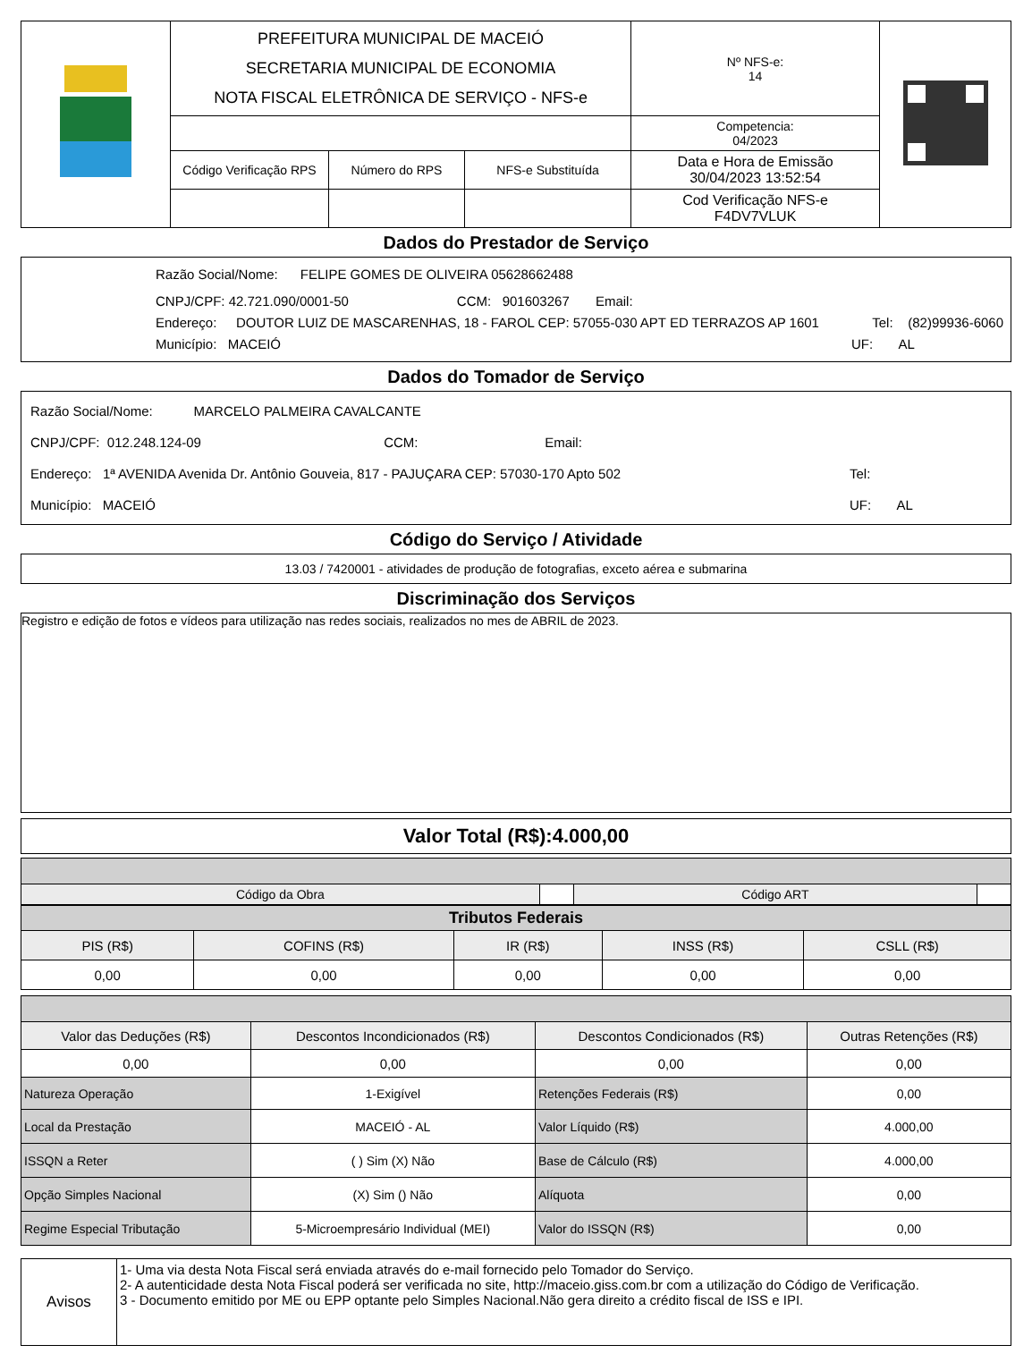| | PREFEITURA MUNICIPAL DE MACEIÓ SECRETARIA MUNICIPAL DE ECONOMIA NOTA FISCAL ELETRÔNICA DE SERVIÇO - NFS-e | | | Nº NFS-e: 14 | |
| | | | | Competencia: 04/2023 | |
| | Código Verificação RPS | Número do RPS | NFS-e Substituída | Data e Hora de Emissão 30/04/2023 13:52:54 | |
| | | | | Cod Verificação NFS-e F4DV7VLUK | |
Dados do Prestador de Serviço
Razão Social/Nome: FELIPE GOMES DE OLIVEIRA 05628662488
CNPJ/CPF: 42.721.090/0001-50 CCM: 901603267 Email:
Endereço: DOUTOR LUIZ DE MASCARENHAS, 18 - FAROL CEP: 57055-030 APT ED TERRAZOS AP 1601 Tel: (82)99936-6060
Município: MACEIÓ UF: AL
Dados do Tomador de Serviço
Razão Social/Nome: MARCELO PALMEIRA CAVALCANTE
CNPJ/CPF: 012.248.124-09 CCM: Email:
Endereço: 1ª AVENIDA Avenida Dr. Antônio Gouveia, 817 - PAJUÇARA CEP: 57030-170 Apto 502 Tel:
Município: MACEIÓ UF: AL
Código do Serviço / Atividade
13.03 / 7420001 - atividades de produção de fotografias, exceto aérea e submarina
Discriminação dos Serviços
Registro e edição de fotos e vídeos para utilização nas redes sociais, realizados no mes de ABRIL de 2023.
Valor Total (R$):4.000,00
| Código da Obra | | Código ART | |
| Tributos Federais | | | | |
| --- | --- | --- | --- | --- |
| PIS (R$) | COFINS (R$) | IR (R$) | INSS (R$) | CSLL (R$) |
| 0,00 | 0,00 | 0,00 | 0,00 | 0,00 |
| Valor das Deduções (R$) | Descontos Incondicionados (R$) | Descontos Condicionados (R$) | Outras Retenções (R$) |
| 0,00 | 0,00 | 0,00 | 0,00 |
| Natureza Operação | 1-Exigível | Retenções Federais (R$) | 0,00 |
| Local da Prestação | MACEIÓ - AL | Valor Líquido (R$) | 4.000,00 |
| ISSQN a Reter | ( ) Sim (X) Não | Base de Cálculo (R$) | 4.000,00 |
| Opção Simples Nacional | (X) Sim () Não | Alíquota | 0,00 |
| Regime Especial Tributação | 5-Microempresário Individual (MEI) | Valor do ISSQN (R$) | 0,00 |
| Avisos | 1- Uma via desta Nota Fiscal será enviada através do e-mail fornecido pelo Tomador do Serviço. 2- A autenticidade desta Nota Fiscal poderá ser verificada no site, http://maceio.giss.com.br com a utilização do Código de Verificação. 3 - Documento emitido por ME ou EPP optante pelo Simples Nacional.Não gera direito a crédito fiscal de ISS e IPI. |